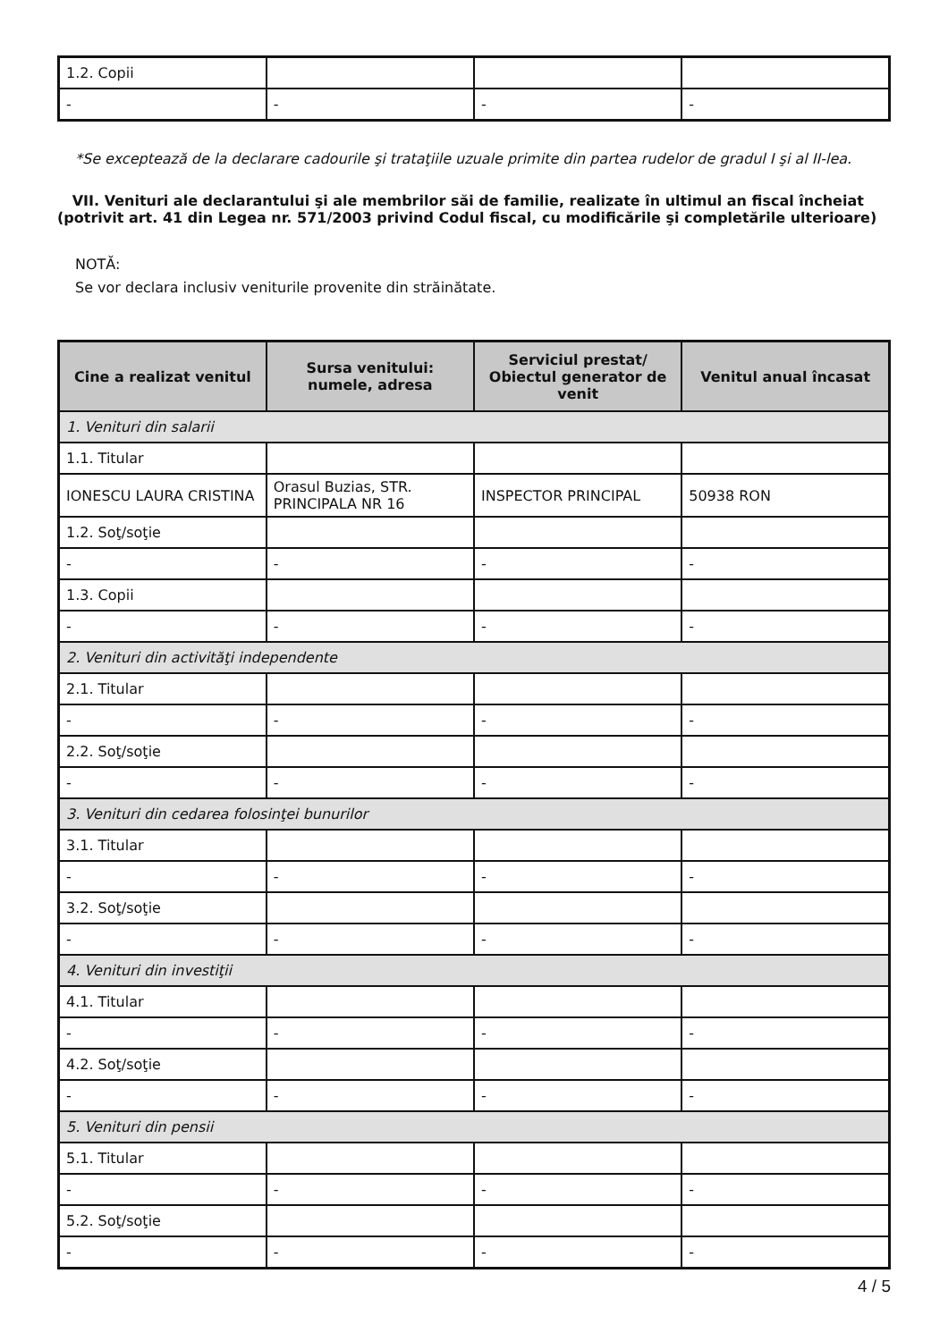| 1.2. Copii | | | |
| - | - | - | - |
*Se exceptează de la declarare cadourile şi trataţiile uzuale primite din partea rudelor de gradul I şi al II-lea.
VII. Venituri ale declarantului şi ale membrilor săi de familie, realizate în ultimul an fiscal încheiat (potrivit art. 41 din Legea nr. 571/2003 privind Codul fiscal, cu modificările şi completările ulterioare)
NOTĂ:
Se vor declara inclusiv veniturile provenite din străinătate.
| Cine a realizat venitul | Sursa venitului: numele, adresa | Serviciul prestat/ Obiectul generator de venit | Venitul anual încasat |
| --- | --- | --- | --- |
| 1. Venituri din salarii | | | |
| 1.1. Titular | | | |
| IONESCU LAURA CRISTINA | Orasul Buzias, STR. PRINCIPALA NR 16 | INSPECTOR PRINCIPAL | 50938 RON |
| 1.2. Soţ/soţie | | | |
| - | - | - | - |
| 1.3. Copii | | | |
| - | - | - | - |
| 2. Venituri din activităţi independente | | | |
| 2.1. Titular | | | |
| - | - | - | - |
| 2.2. Soţ/soţie | | | |
| - | - | - | - |
| 3. Venituri din cedarea folosinţei bunurilor | | | |
| 3.1. Titular | | | |
| - | - | - | - |
| 3.2. Soţ/soţie | | | |
| - | - | - | - |
| 4. Venituri din investiţii | | | |
| 4.1. Titular | | | |
| - | - | - | - |
| 4.2. Soţ/soţie | | | |
| - | - | - | - |
| 5. Venituri din pensii | | | |
| 5.1. Titular | | | |
| - | - | - | - |
| 5.2. Soţ/soţie | | | |
| - | - | - | - |
4 / 5